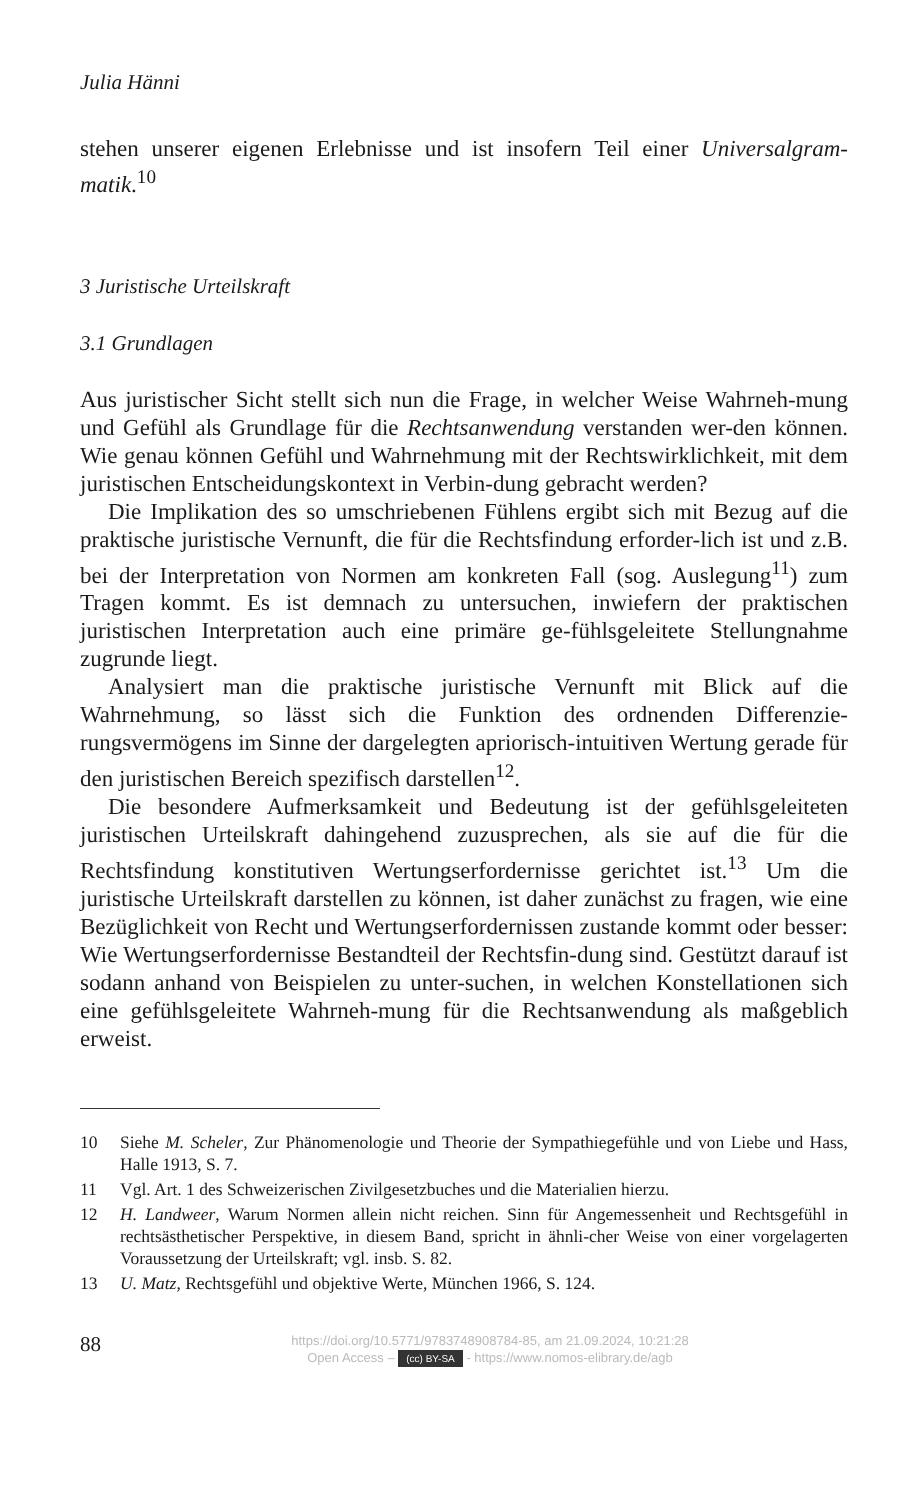Julia Hänni
stehen unserer eigenen Erlebnisse und ist insofern Teil einer Universalgram-matik.<sup>10</sup>
3 Juristische Urteilskraft
3.1 Grundlagen
Aus juristischer Sicht stellt sich nun die Frage, in welcher Weise Wahrneh-mung und Gefühl als Grundlage für die Rechtsanwendung verstanden wer-den können. Wie genau können Gefühl und Wahrnehmung mit der Rechtswirklichkeit, mit dem juristischen Entscheidungskontext in Verbin-dung gebracht werden?
Die Implikation des so umschriebenen Fühlens ergibt sich mit Bezug auf die praktische juristische Vernunft, die für die Rechtsfindung erforder-lich ist und z.B. bei der Interpretation von Normen am konkreten Fall (sog. Auslegung<sup>11</sup>) zum Tragen kommt. Es ist demnach zu untersuchen, inwiefern der praktischen juristischen Interpretation auch eine primäre ge-fühlsgeleitete Stellungnahme zugrunde liegt.
Analysiert man die praktische juristische Vernunft mit Blick auf die Wahrnehmung, so lässt sich die Funktion des ordnenden Differenzie-rungsvermögens im Sinne der dargelegten apriorisch-intuitiven Wertung gerade für den juristischen Bereich spezifisch darstellen<sup>12</sup>.
Die besondere Aufmerksamkeit und Bedeutung ist der gefühlsgeleiteten juristischen Urteilskraft dahingehend zuzusprechen, als sie auf die für die Rechtsfindung konstitutiven Wertungserfordernisse gerichtet ist.<sup>13</sup> Um die juristische Urteilskraft darstellen zu können, ist daher zunächst zu fragen, wie eine Bezüglichkeit von Recht und Wertungserfordernissen zustande kommt oder besser: Wie Wertungserfordernisse Bestandteil der Rechtsfin-dung sind. Gestützt darauf ist sodann anhand von Beispielen zu unter-suchen, in welchen Konstellationen sich eine gefühlsgeleitete Wahrneh-mung für die Rechtsanwendung als maßgeblich erweist.
10 Siehe M. Scheler, Zur Phänomenologie und Theorie der Sympathiegefühle und von Liebe und Hass, Halle 1913, S. 7.
11 Vgl. Art. 1 des Schweizerischen Zivilgesetzbuches und die Materialien hierzu.
12 H. Landweer, Warum Normen allein nicht reichen. Sinn für Angemessenheit und Rechtsgefühl in rechtsästhetischer Perspektive, in diesem Band, spricht in ähnli-cher Weise von einer vorgelagerten Voraussetzung der Urteilskraft; vgl. insb. S. 82.
13 U. Matz, Rechtsgefühl und objektive Werte, München 1966, S. 124.
88
https://doi.org/10.5771/9783748908784-85, am 21.09.2024, 10:21:28
Open Access – (cc) BY-SA - https://www.nomos-elibrary.de/agb